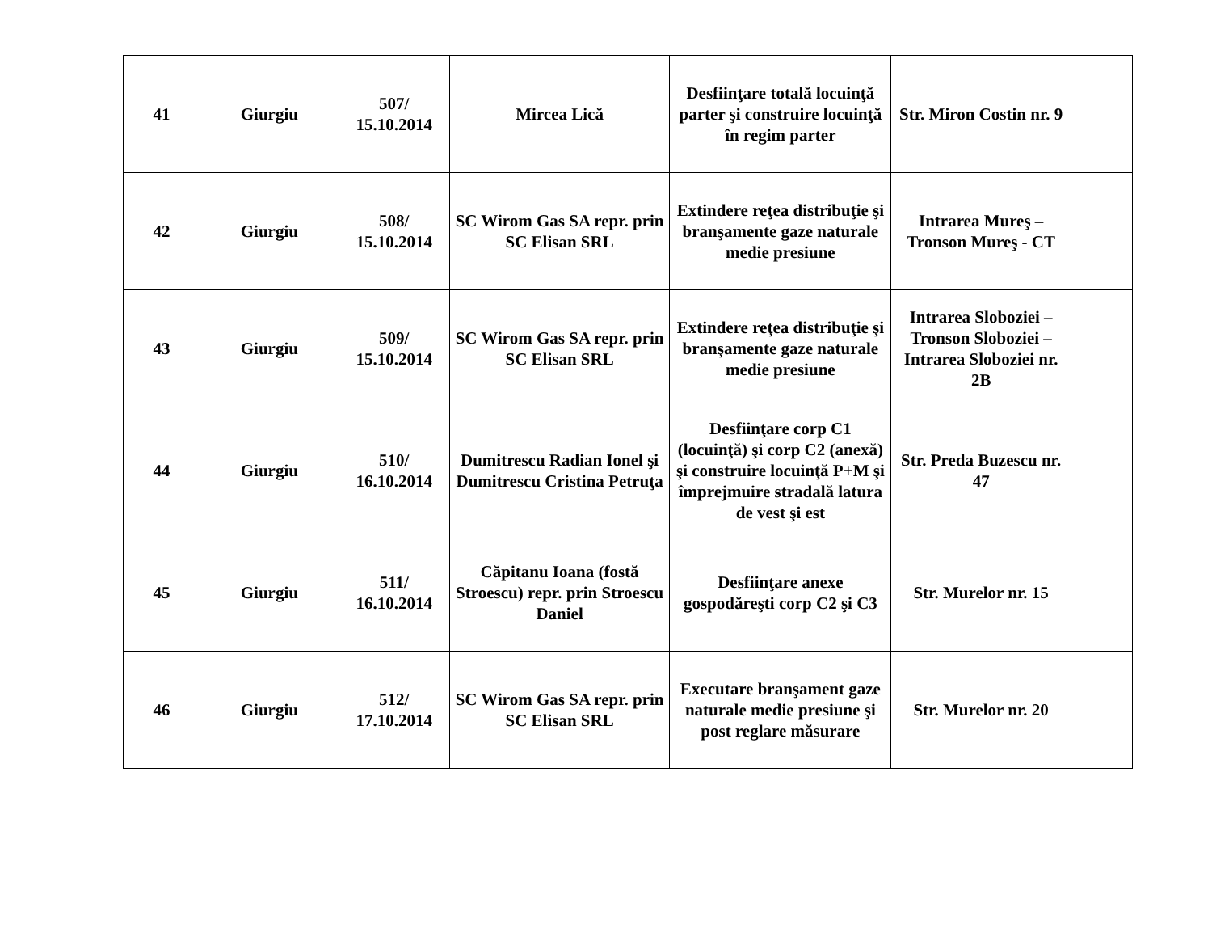| 41 | Giurgiu | 507/ 15.10.2014 | Mircea Lică | Desfiinţare totală locuinţă parter şi construire locuinţă în regim parter | Str. Miron Costin nr. 9 | |
| 42 | Giurgiu | 508/ 15.10.2014 | SC Wirom Gas SA repr. prin SC Elisan SRL | Extindere reţea distribuţie şi branşamente gaze naturale medie presiune | Intrarea Mureş – Tronson Mureş - CT | |
| 43 | Giurgiu | 509/ 15.10.2014 | SC Wirom Gas SA repr. prin SC Elisan SRL | Extindere reţea distribuţie şi branşamente gaze naturale medie presiune | Intrarea Sloboziei – Tronson Sloboziei – Intrarea Sloboziei nr. 2B | |
| 44 | Giurgiu | 510/ 16.10.2014 | Dumitrescu Radian Ionel şi Dumitrescu Cristina Petruţa | Desfiinţare corp C1 (locuinţă) şi corp C2 (anexă) şi construire locuinţă P+M şi împrejmuire stradală latura de vest şi est | Str. Preda Buzescu nr. 47 | |
| 45 | Giurgiu | 511/ 16.10.2014 | Căpitanu Ioana (fostă Stroescu) repr. prin Stroescu Daniel | Desfiinţare anexe gospodăreşti corp C2 şi C3 | Str. Murelor nr. 15 | |
| 46 | Giurgiu | 512/ 17.10.2014 | SC Wirom Gas SA repr. prin SC Elisan SRL | Executare branşament gaze naturale medie presiune şi post reglare măsurare | Str. Murelor nr. 20 | |